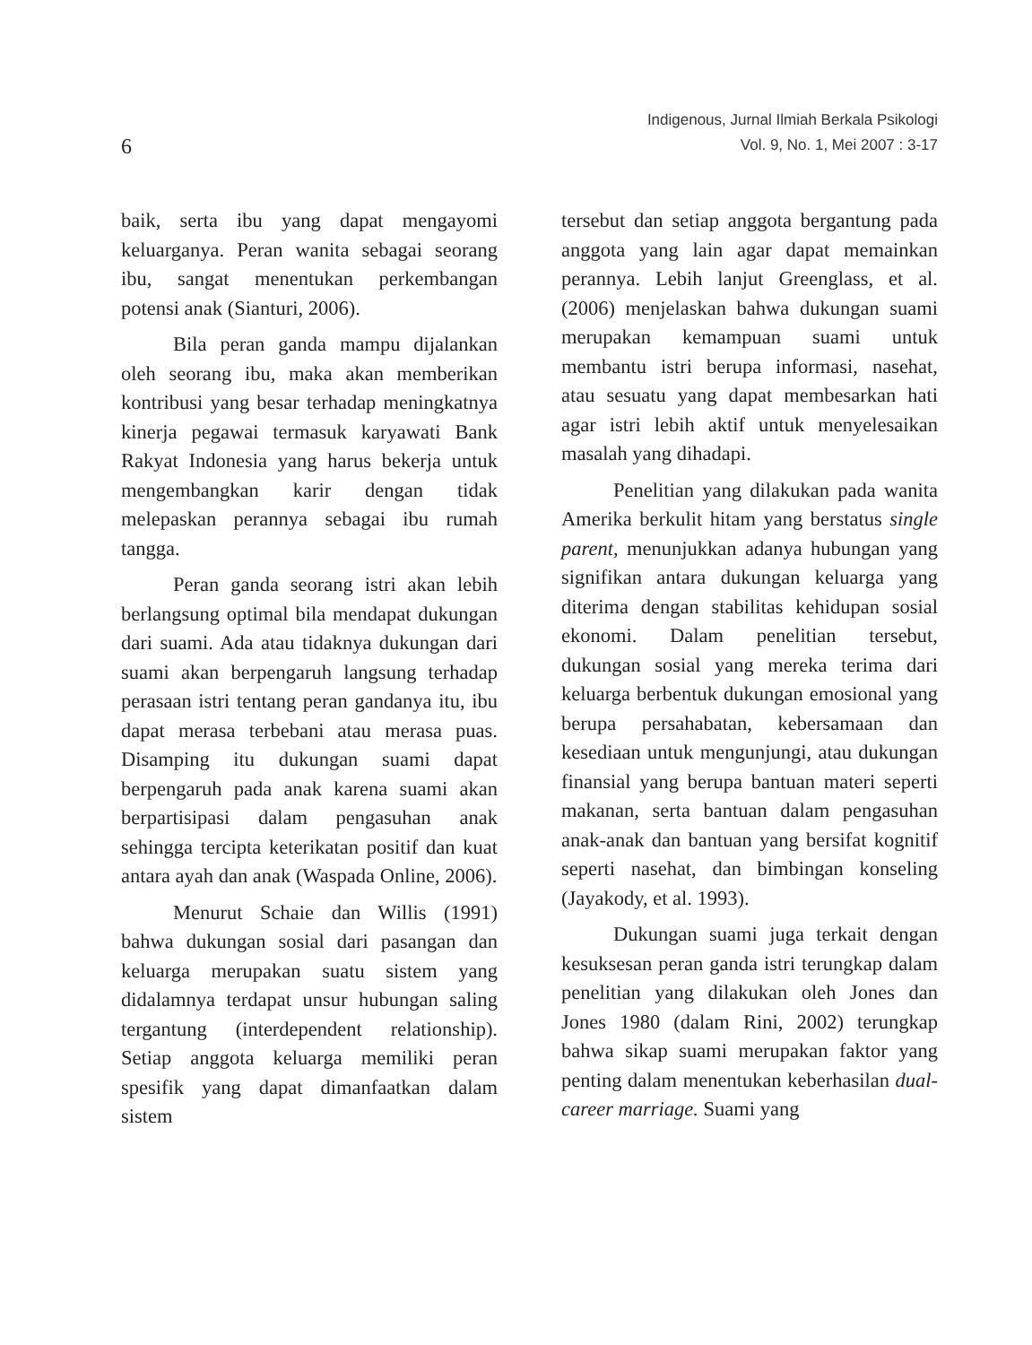6
Indigenous, Jurnal Ilmiah Berkala Psikologi
Vol. 9, No. 1, Mei 2007 : 3-17
baik, serta ibu yang dapat mengayomi keluarganya. Peran wanita sebagai seorang ibu, sangat menentukan perkembangan potensi anak (Sianturi, 2006).
Bila peran ganda mampu dijalankan oleh seorang ibu, maka akan memberikan kontribusi yang besar terhadap meningkatnya kinerja pegawai termasuk karyawati Bank Rakyat Indonesia yang harus bekerja untuk mengembangkan karir dengan tidak melepaskan perannya sebagai ibu rumah tangga.
Peran ganda seorang istri akan lebih berlangsung optimal bila mendapat dukungan dari suami. Ada atau tidaknya dukungan dari suami akan berpengaruh langsung terhadap perasaan istri tentang peran gandanya itu, ibu dapat merasa terbebani atau merasa puas. Disamping itu dukungan suami dapat berpengaruh pada anak karena suami akan berpartisipasi dalam pengasuhan anak sehingga tercipta keterikatan positif dan kuat antara ayah dan anak (Waspada Online, 2006).
Menurut Schaie dan Willis (1991) bahwa dukungan sosial dari pasangan dan keluarga merupakan suatu sistem yang didalamnya terdapat unsur hubungan saling tergantung (interdependent relationship). Setiap anggota keluarga memiliki peran spesifik yang dapat dimanfaatkan dalam sistem
tersebut dan setiap anggota bergantung pada anggota yang lain agar dapat memainkan perannya. Lebih lanjut Greenglass, et al. (2006) menjelaskan bahwa dukungan suami merupakan kemampuan suami untuk membantu istri berupa informasi, nasehat, atau sesuatu yang dapat membesarkan hati agar istri lebih aktif untuk menyelesaikan masalah yang dihadapi.
Penelitian yang dilakukan pada wanita Amerika berkulit hitam yang berstatus single parent, menunjukkan adanya hubungan yang signifikan antara dukungan keluarga yang diterima dengan stabilitas kehidupan sosial ekonomi. Dalam penelitian tersebut, dukungan sosial yang mereka terima dari keluarga berbentuk dukungan emosional yang berupa persahabatan, kebersamaan dan kesediaan untuk mengunjungi, atau dukungan finansial yang berupa bantuan materi seperti makanan, serta bantuan dalam pengasuhan anak-anak dan bantuan yang bersifat kognitif seperti nasehat, dan bimbingan konseling (Jayakody, et al. 1993).
Dukungan suami juga terkait dengan kesuksesan peran ganda istri terungkap dalam penelitian yang dilakukan oleh Jones dan Jones 1980 (dalam Rini, 2002) terungkap bahwa sikap suami merupakan faktor yang penting dalam menentukan keberhasilan dual-career marriage. Suami yang